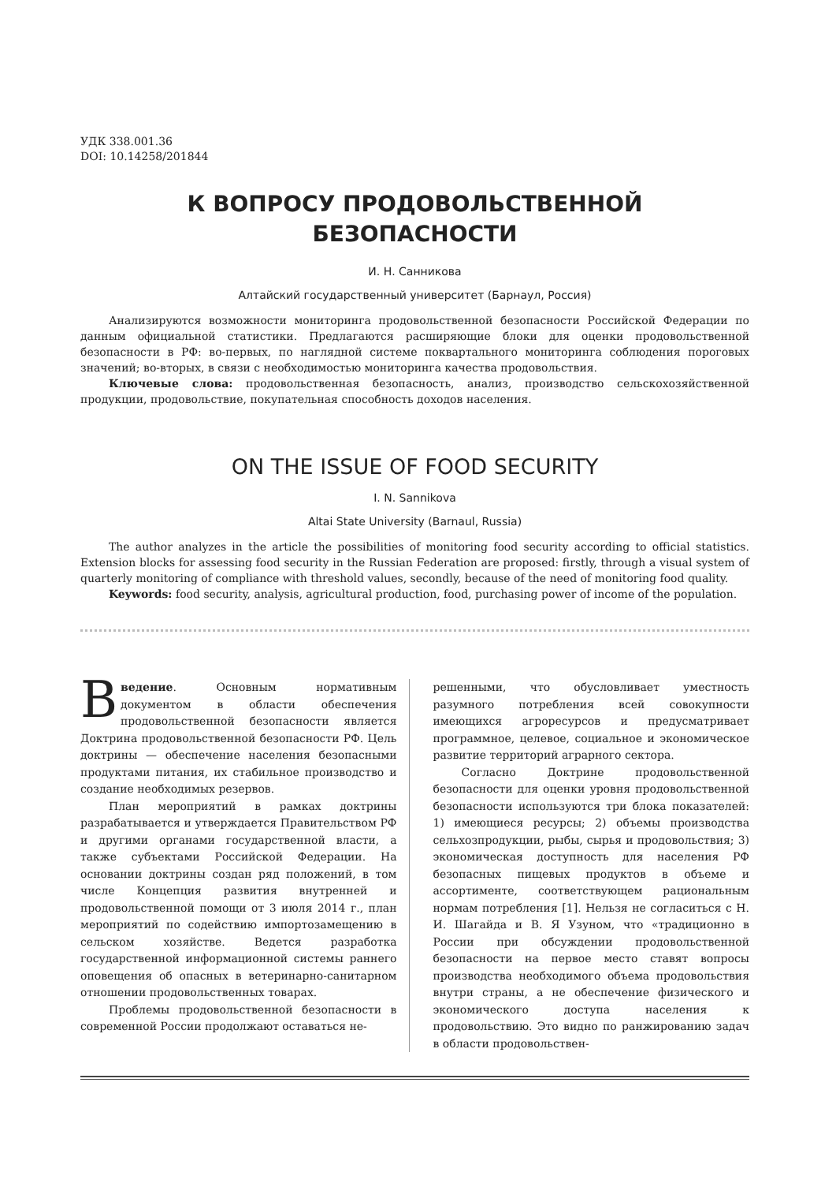УДК 338.001.36
DOI: 10.14258/201844
К ВОПРОСУ ПРОДОВОЛЬСТВЕННОЙ
БЕЗОПАСНОСТИ
И. Н. Санникова
Алтайский государственный университет (Барнаул, Россия)
Анализируются возможности мониторинга продовольственной безопасности Российской Федерации по данным официальной статистики. Предлагаются расширяющие блоки для оценки продовольственной безопасности в РФ: во-первых, по наглядной системе поквартального мониторинга соблюдения пороговых значений; во-вторых, в связи с необходимостью мониторинга качества продовольствия.
Ключевые слова: продовольственная безопасность, анализ, производство сельскохозяйственной продукции, продовольствие, покупательная способность доходов населения.
ON THE ISSUE OF FOOD SECURITY
I. N. Sannikova
Altai State University (Barnaul, Russia)
The author analyzes in the article the possibilities of monitoring food security according to official statistics. Extension blocks for assessing food security in the Russian Federation are proposed: firstly, through a visual system of quarterly monitoring of compliance with threshold values, secondly, because of the need of monitoring food quality.
Keywords: food security, analysis, agricultural production, food, purchasing power of income of the population.
Введение. Основным нормативным документом в области обеспечения продовольственной безопасности является Доктрина продовольственной безопасности РФ. Цель доктрины — обеспечение населения безопасными продуктами питания, их стабильное производство и создание необходимых резервов.
План мероприятий в рамках доктрины разрабатывается и утверждается Правительством РФ и другими органами государственной власти, а также субъектами Российской Федерации. На основании доктрины создан ряд положений, в том числе Концепция развития внутренней и продовольственной помощи от 3 июля 2014 г., план мероприятий по содействию импортозамещению в сельском хозяйстве. Ведется разработка государственной информационной системы раннего оповещения об опасных в ветеринарно-санитарном отношении продовольственных товарах.
Проблемы продовольственной безопасности в современной России продолжают оставаться не-
решенными, что обусловливает уместность разумного потребления всей совокупности имеющихся агроресурсов и предусматривает программное, целевое, социальное и экономическое развитие территорий аграрного сектора.
Согласно Доктрине продовольственной безопасности для оценки уровня продовольственной безопасности используются три блока показателей: 1) имеющиеся ресурсы; 2) объемы производства сельхозпродукции, рыбы, сырья и продовольствия; 3) экономическая доступность для населения РФ безопасных пищевых продуктов в объеме и ассортименте, соответствующем рациональным нормам потребления [1]. Нельзя не согласиться с Н. И. Шагайда и В. Я Узуном, что «традиционно в России при обсуждении продовольственной безопасности на первое место ставят вопросы производства необходимого объема продовольствия внутри страны, а не обеспечение физического и экономического доступа населения к продовольствию. Это видно по ранжированию задач в области продовольствен-